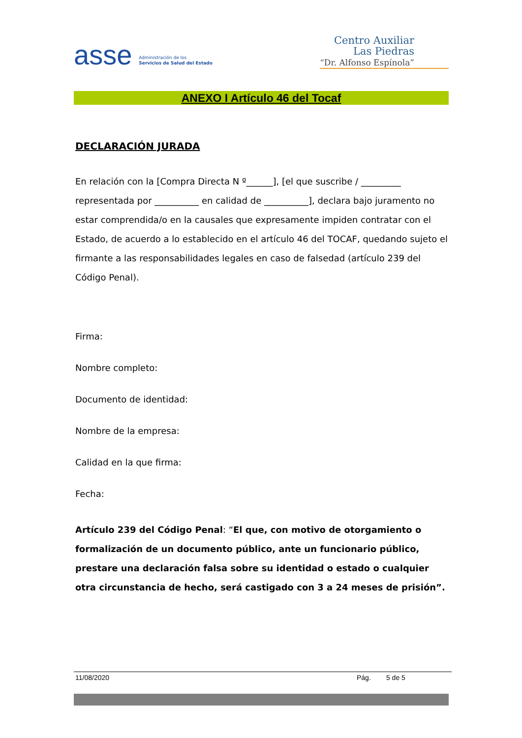asse Administración de los
Servicios de Salud del Estado
Centro Auxiliar
Las Piedras
“Dr. Alfonso Espínola”
ANEXO I Artículo 46 del Tocaf
DECLARACIÓN JURADA
En relación con la [Compra Directa N º______], [el que suscribe / _________ representada por __________ en calidad de __________], declara bajo juramento no estar comprendida/o en la causales que expresamente impiden contratar con el Estado, de acuerdo a lo establecido en el artículo 46 del TOCAF, quedando sujeto el firmante a las responsabilidades legales en caso de falsedad (artículo 239 del Código Penal).
Firma:
Nombre completo:
Documento de identidad:
Nombre de la empresa:
Calidad en la que firma:
Fecha:
Artículo 239 del Código Penal: “El que, con motivo de otorgamiento o formalización de un documento público, ante un funcionario público, prestare una declaración falsa sobre su identidad o estado o cualquier otra circunstancia de hecho, será castigado con 3 a 24 meses de prisión”.
11/08/2020 Pág. 5 de 5